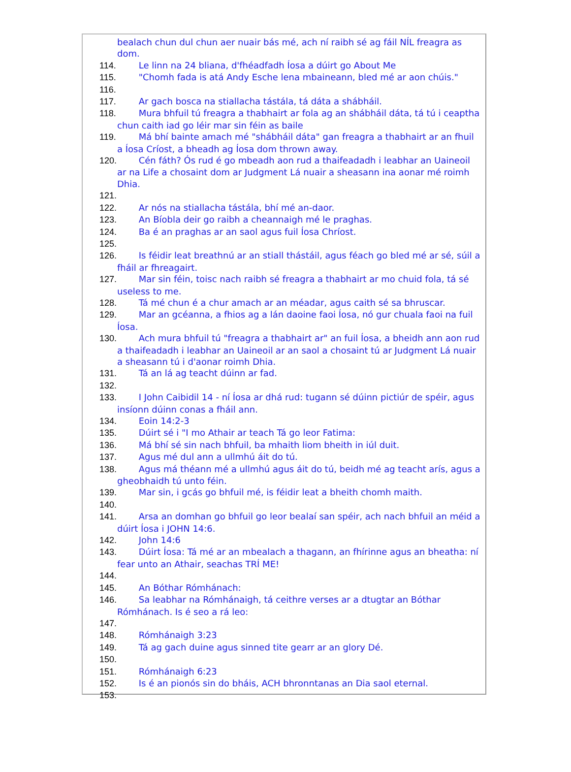bealach chun dul chun aer nuair bás mé, ach ní raibh sé ag fáil NÍL freagra as dom.
114. Le linn na 24 bliana, d'fhéadfadh Íosa a dúirt go About Me
115. "Chomh fada is atá Andy Esche lena mbaineann, bled mé ar aon chúis."
116.
117. Ar gach bosca na stiallacha tástála, tá dáta a shábháil.
118. Mura bhfuil tú freagra a thabhairt ar fola ag an shábháil dáta, tá tú i ceaptha chun caith iad go léir mar sin féin as baile
119. Má bhí bainte amach mé "shábháil dáta" gan freagra a thabhairt ar an fhuil a Íosa Críost, a bheadh ag Íosa dom thrown away.
120. Cén fáth? Ós rud é go mbeadh aon rud a thaifeadadh i leabhar an Uaineoil ar na Life a chosaint dom ar Judgment Lá nuair a sheasann ina aonar mé roimh Dhia.
121.
122. Ar nós na stiallacha tástála, bhí mé an-daor.
123. An Bíobla deir go raibh a cheannaigh mé le praghas.
124. Ba é an praghas ar an saol agus fuil Íosa Chríost.
125.
126. Is féidir leat breathnú ar an stiall thástáil, agus féach go bled mé ar sé, súil a fháil ar fhreagairt.
127. Mar sin féin, toisc nach raibh sé freagra a thabhairt ar mo chuid fola, tá sé useless to me.
128. Tá mé chun é a chur amach ar an méadar, agus caith sé sa bhruscar.
129. Mar an gcéanna, a fhios ag a lán daoine faoi Íosa, nó gur chuala faoi na fuil Íosa.
130. Ach mura bhfuil tú "freagra a thabhairt ar" an fuil Íosa, a bheidh ann aon rud a thaifeadadh i leabhar an Uaineoil ar an saol a chosaint tú ar Judgment Lá nuair a sheasann tú i d'aonar roimh Dhia.
131. Tá an lá ag teacht dúinn ar fad.
132.
133. I John Caibidil 14 - ní Íosa ar dhá rud: tugann sé dúinn pictiúr de spéir, agus insíonn dúinn conas a fháil ann.
134. Eoin 14:2-3
135. Dúirt sé i "I mo Athair ar teach Tá go leor Fatima:
136. Má bhí sé sin nach bhfuil, ba mhaith liom bheith in iúl duit.
137. Agus mé dul ann a ullmhú áit do tú.
138. Agus má théann mé a ullmhú agus áit do tú, beidh mé ag teacht arís, agus a gheobhaidh tú unto féin.
139. Mar sin, i gcás go bhfuil mé, is féidir leat a bheith chomh maith.
140.
141. Arsa an domhan go bhfuil go leor bealaí san spéir, ach nach bhfuil an méid a dúirt Íosa i JOHN 14:6.
142. John 14:6
143. Dúirt Íosa: Tá mé ar an mbealach a thagann, an fhírinne agus an bheatha: ní fear unto an Athair, seachas TRÍ ME!
144.
145. An Bóthar Rómhánach:
146. Sa leabhar na Rómhánaigh, tá ceithre verses ar a dtugtar an Bóthar Rómhánach. Is é seo a rá leo:
147.
148. Rómhánaigh 3:23
149. Tá ag gach duine agus sinned tite gearr ar an glory Dé.
150.
151. Rómhánaigh 6:23
152. Is é an pionós sin do bháis, ACH bhronntanas an Dia saol eternal.
153.